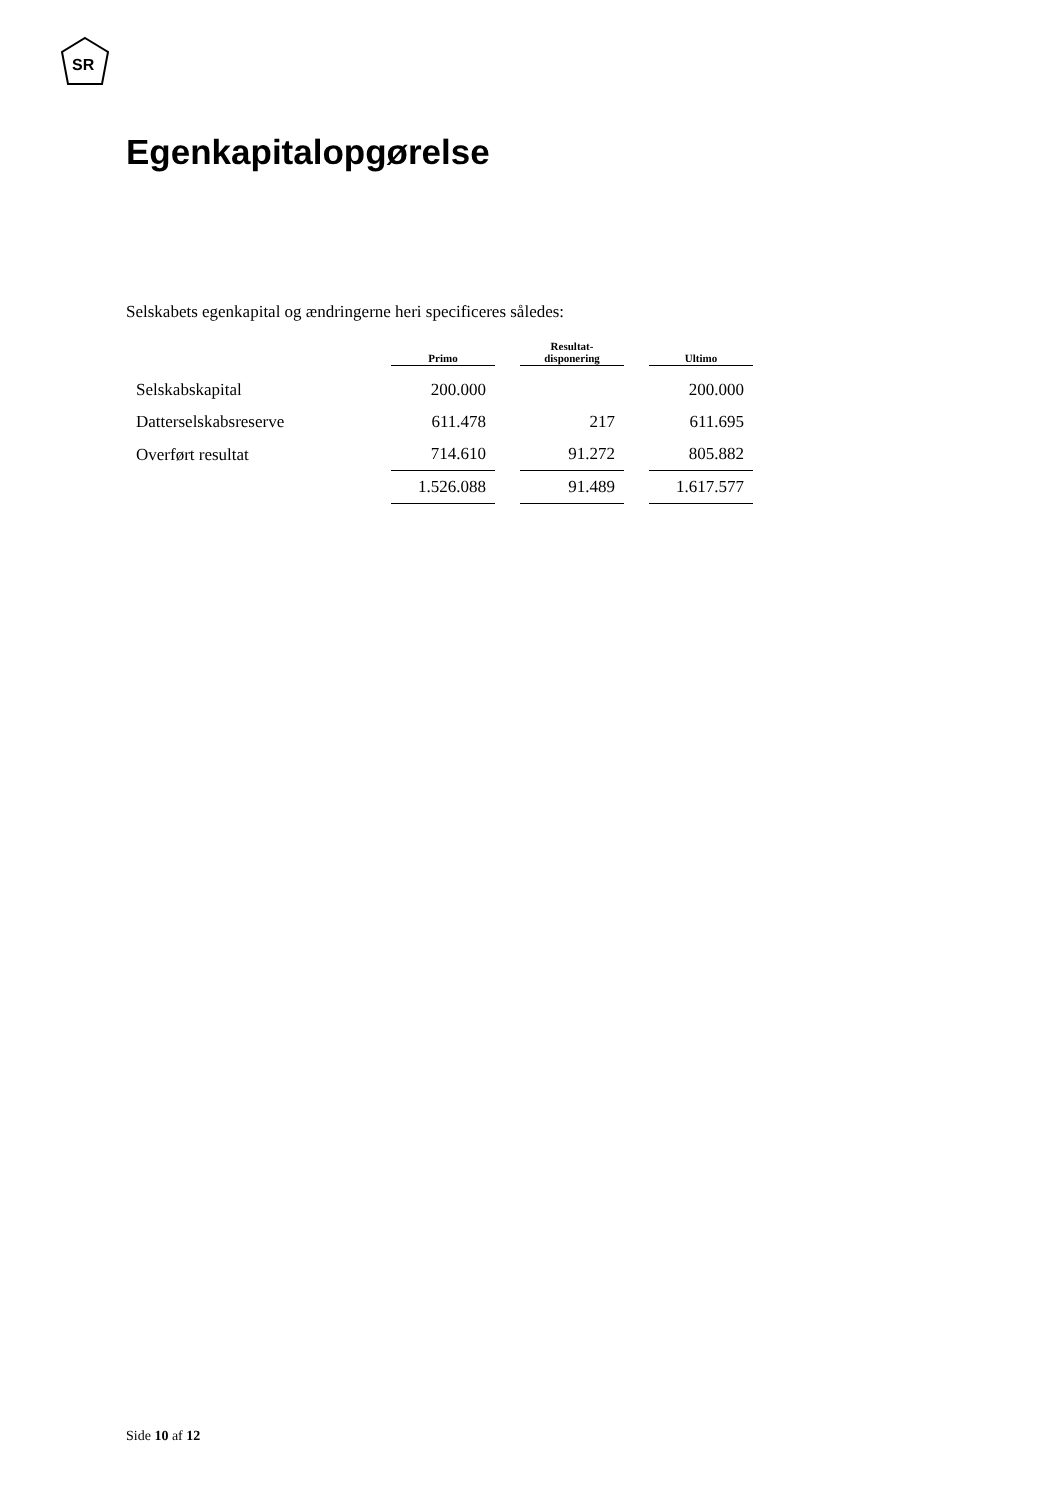SR
Egenkapitalopgørelse
Selskabets egenkapital og ændringerne heri specificeres således:
| | Primo | Resultat- disponering | Ultimo |
| --- | --- | --- | --- |
| Selskabskapital | 200.000 | | 200.000 |
| Datterselskabsreserve | 611.478 | 217 | 611.695 |
| Overført resultat | 714.610 | 91.272 | 805.882 |
| | 1.526.088 | 91.489 | 1.617.577 |
Side 10 af 12